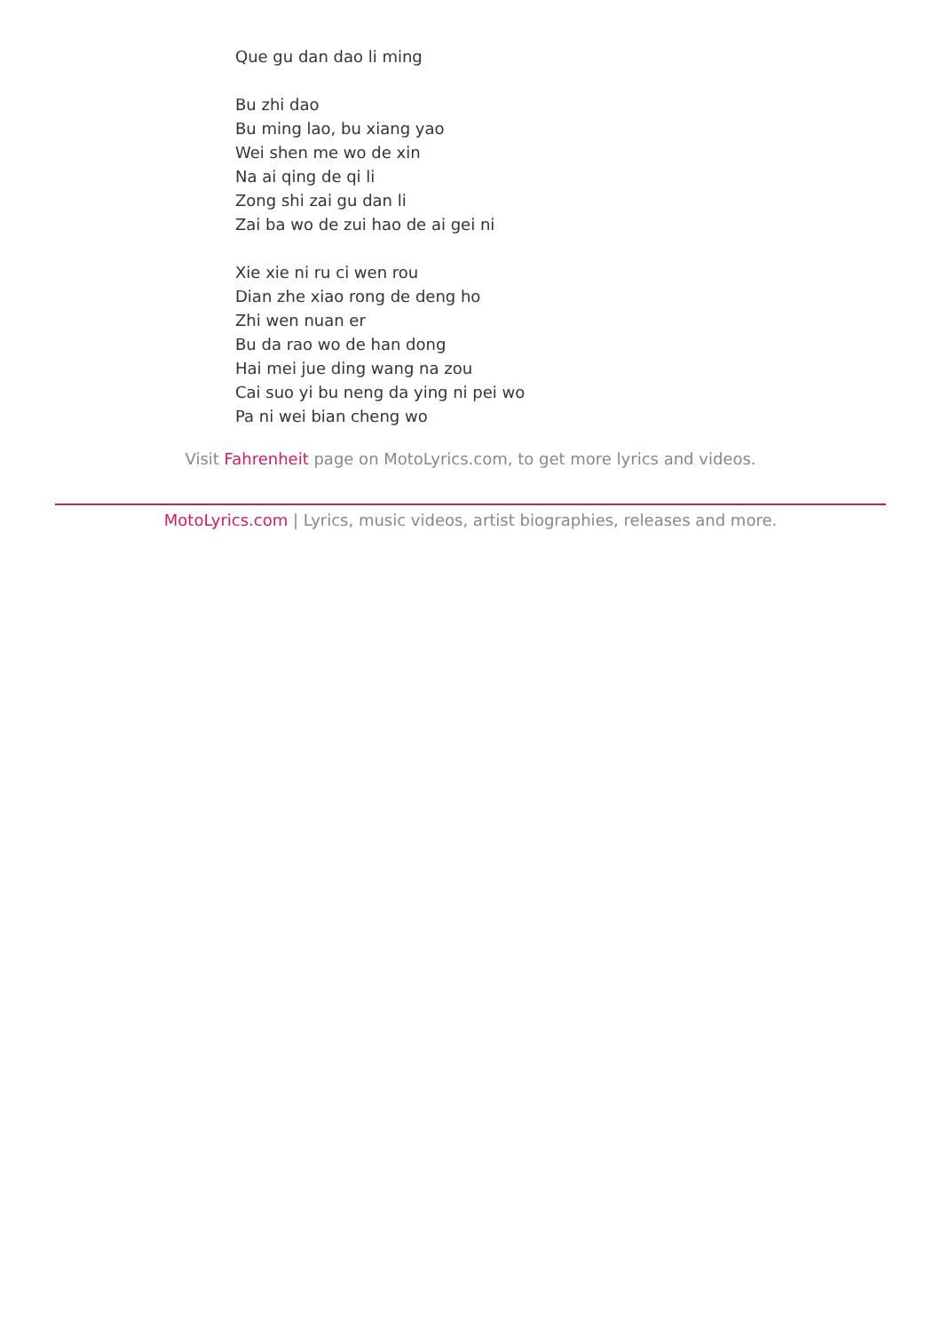Que gu dan dao li ming
Bu zhi dao
Bu ming lao, bu xiang yao
Wei shen me wo de xin
Na ai qing de qi li
Zong shi zai gu dan li
Zai ba wo de zui hao de ai gei ni
Xie xie ni ru ci wen rou
Dian zhe xiao rong de deng ho
Zhi wen nuan er
Bu da rao wo de han dong
Hai mei jue ding wang na zou
Cai suo yi bu neng da ying ni pei wo
Pa ni wei bian cheng wo
Visit Fahrenheit page on MotoLyrics.com, to get more lyrics and videos.
MotoLyrics.com | Lyrics, music videos, artist biographies, releases and more.